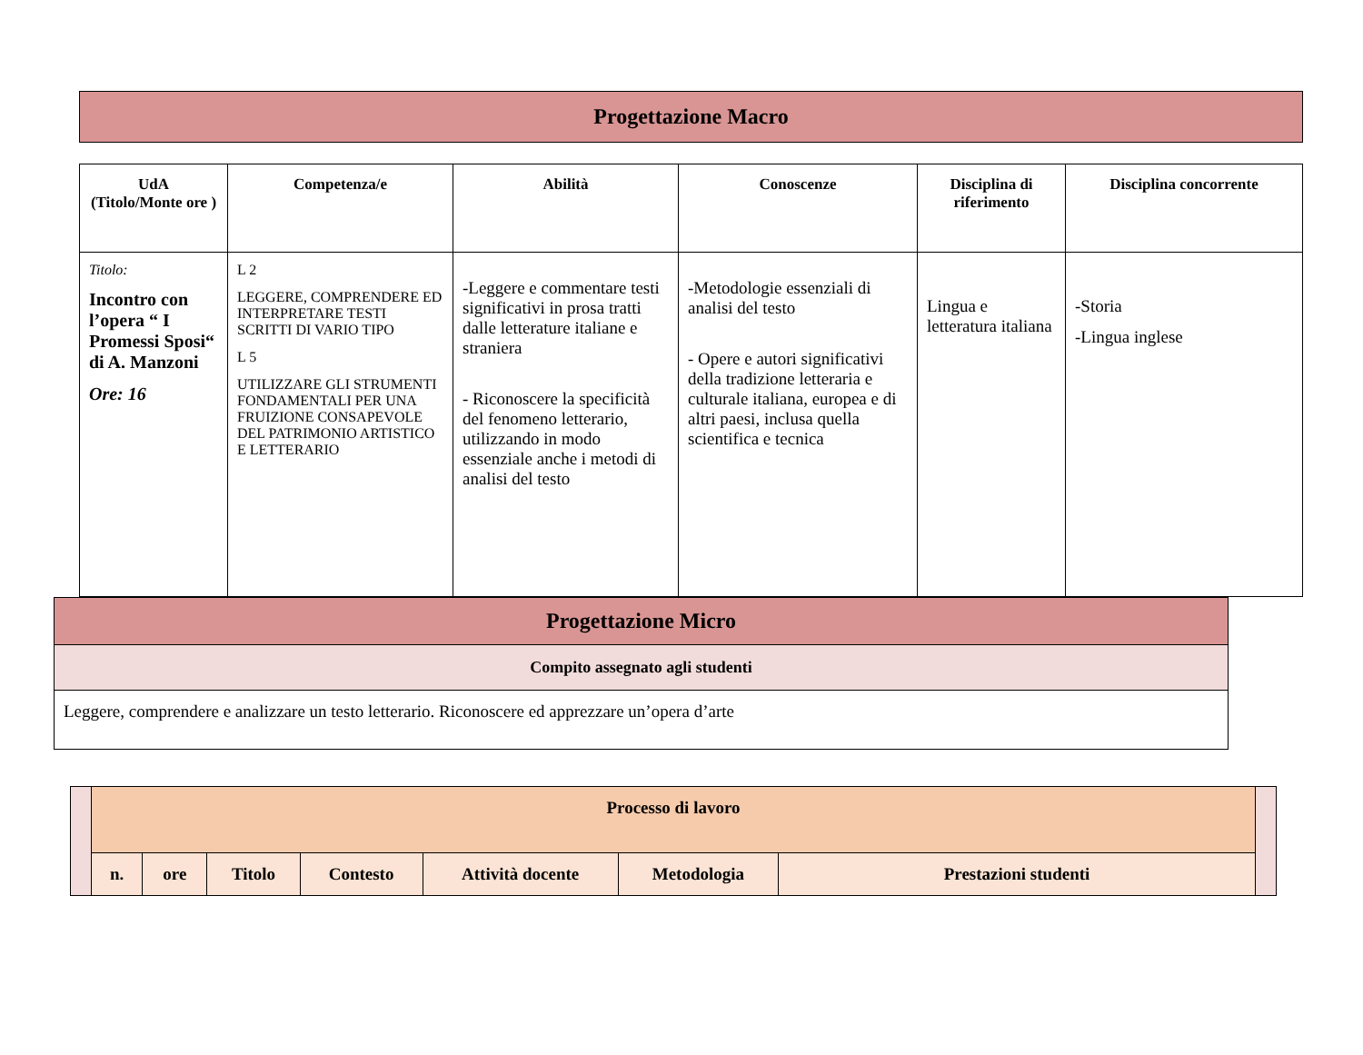Progettazione Macro
| UdA (Titolo/Monte ore ) | Competenza/e | Abilità | Conoscenze | Disciplina di riferimento | Disciplina concorrente |
| --- | --- | --- | --- | --- | --- |
| Titolo: Incontro con l’opera “ I Promessi Sposi“ di A. Manzoni Ore: 16 | L 2 LEGGERE, COMPRENDERE ED INTERPRETARE TESTI SCRITTI DI VARIO TIPO L 5 UTILIZZARE GLI STRUMENTI FONDAMENTALI PER UNA FRUIZIONE CONSAPEVOLE DEL PATRIMONIO ARTISTICO E LETTERARIO | -Leggere e commentare testi significativi in prosa tratti dalle letterature italiane e straniera - Riconoscere la specificità del fenomeno letterario, utilizzando in modo essenziale anche i metodi di analisi del testo | -Metodologie essenziali di analisi del testo - Opere e autori significativi della tradizione letteraria e culturale italiana, europea e di altri paesi, inclusa quella scientifica e tecnica | Lingua e letteratura italiana | -Storia -Lingua inglese |
| Progettazione Micro |
| Compito assegnato agli studenti |
| Leggere, comprendere e analizzare un testo letterario. Riconoscere ed apprezzare un’opera d’arte |
| | Processo di lavoro | | | | | | | |
| | n. | ore | Titolo | Contesto | Attività docente | Metodologia | Prestazioni studenti | |